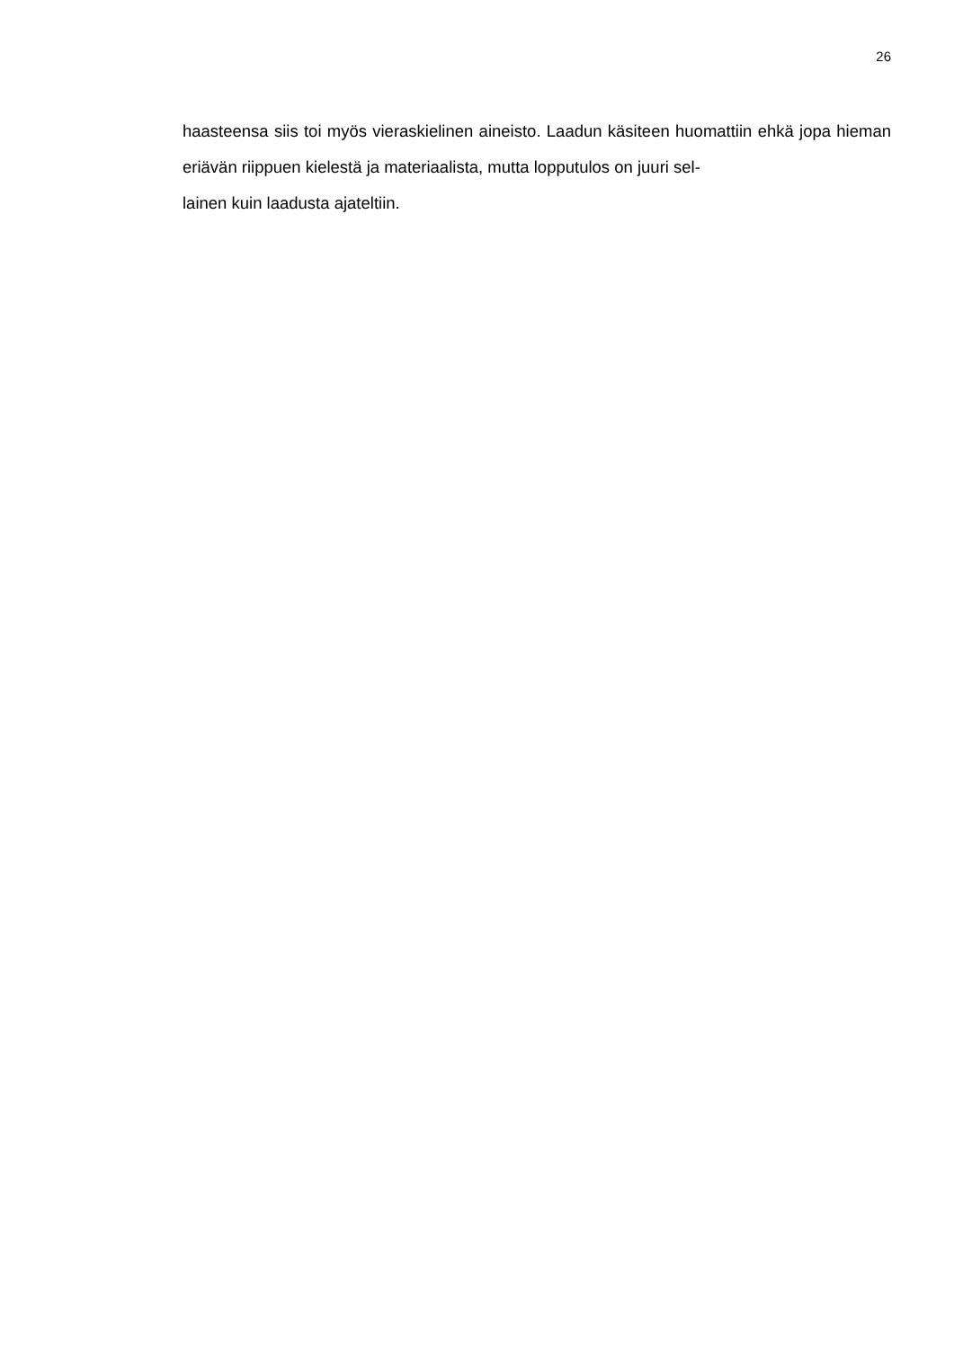26
haasteensa siis toi myös vieraskielinen aineisto. Laadun käsiteen huomattiin ehkä jopa hieman eriävän riippuen kielestä ja materiaalista, mutta lopputulos on juuri sel-
lainen kuin laadusta ajateltiin.